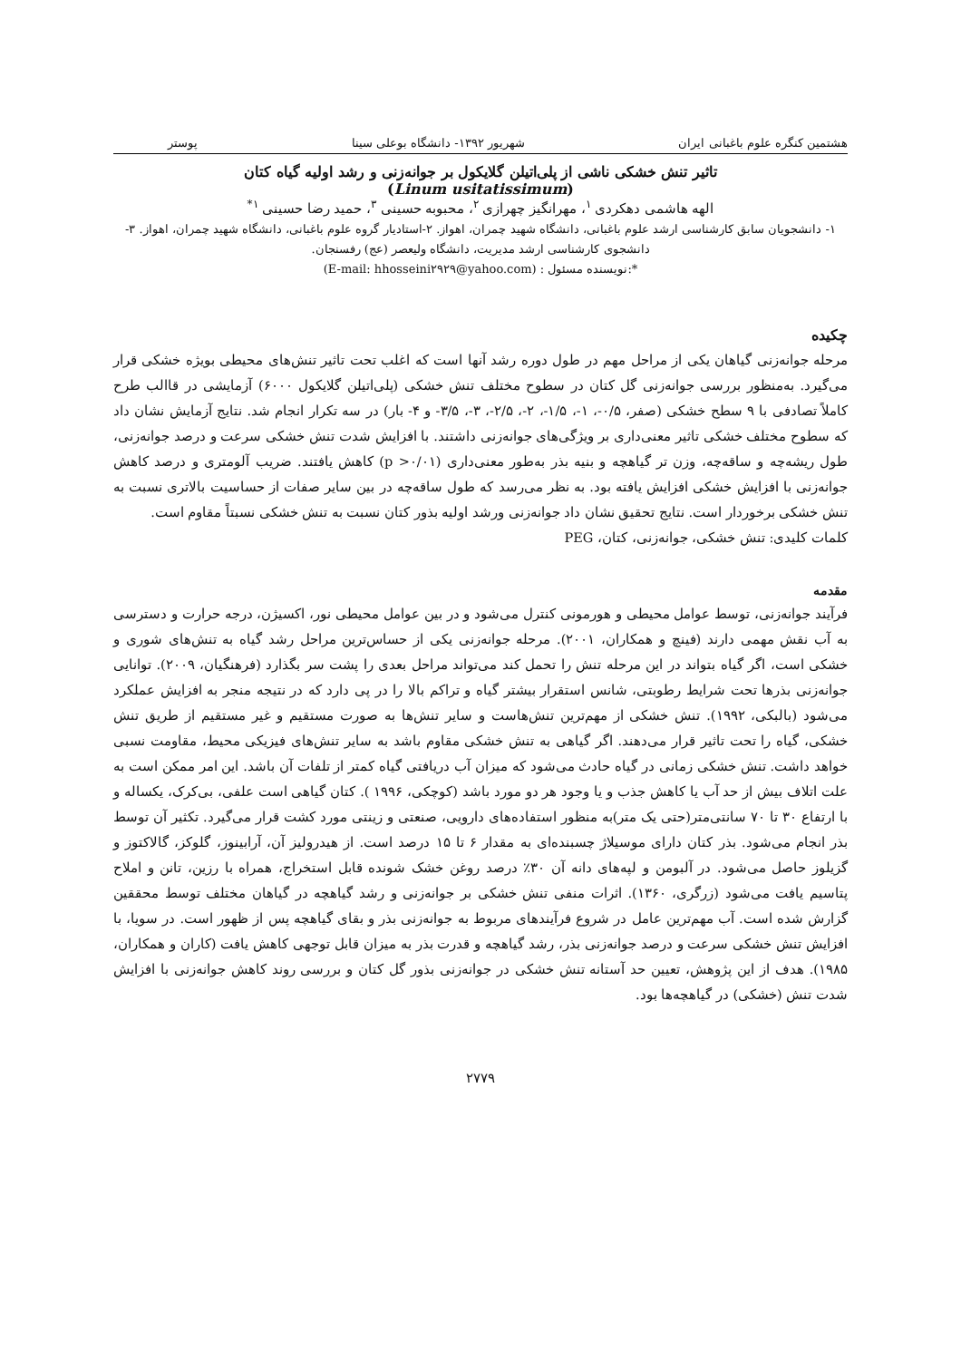هشتمین کنگره علوم باغبانی ایران شهریور ۱۳۹۲- دانشگاه بوعلی سینا پوستر
تاثیر تنش خشکی ناشی از پلی‌اتیلن گلایکول بر جوانه‌زنی و رشد اولیه گیاه کتان
(Linum usitatissimum)
الهه هاشمی دهکردی <sup>۱</sup>، مهرانگیز چهرازی <sup>۲</sup>، محبوبه حسینی <sup>۳</sup>، حمید رضا حسینی <sup>۱*</sup>
۱- دانشجویان سابق کارشناسی ارشد علوم باغبانی، دانشگاه شهید چمران، اهواز. ۲-استادیار گروه علوم باغبانی، دانشگاه شهید چمران، اهواز. ۳- دانشجوی کارشناسی ارشد مدیریت، دانشگاه ولیعصر (عج) رفسنجان.
*:نویسنده مسئول : (E-mail: hhosseini۲۹۲۹@yahoo.com)
چکیده
مرحله جوانه‌زنی گیاهان یکی از مراحل مهم در طول دوره رشد آنها است که اغلب تحت تاثیر تنش‌های محیطی بویژه خشکی قرار می‌گیرد. به‌منظور بررسی جوانه‌زنی گل کتان در سطوح مختلف تنش خشکی (پلی‌اتیلن گلایکول ۶۰۰۰) آزمایشی در قاالب طرح کاملاً تصادفی با ۹ سطح خشکی (صفر، ۰/۵-، ۱-، ۱/۵-، ۲-، ۲/۵-، ۳-، ۳/۵- و ۴- بار) در سه تکرار انجام شد. نتایج آزمایش نشان داد که سطوح مختلف خشکی تاثیر معنی‌داری بر ویژگی‌های جوانه‌زنی داشتند. با افزایش شدت تنش خشکی سرعت و درصد جوانه‌زنی، طول ریشه‌چه و ساقه‌چه، وزن تر گیاهچه و بنیه بذر به‌طور معنی‌داری (p >۰/۰۱) کاهش یافتند. ضریب آلومتری و درصد کاهش جوانه‌زنی با افزایش خشکی افزایش یافته بود. به نظر می‌رسد که طول ساقه‌چه در بین سایر صفات از حساسیت بالاتری نسبت به تنش خشکی برخوردار است. نتایج تحقیق نشان داد جوانه‌زنی ورشد اولیه بذور کتان نسبت به تنش خشکی نسبتاً مقاوم است.
کلمات کلیدی: تنش خشکی، جوانه‌زنی، کتان، PEG
مقدمه
فرآیند جوانه‌زنی، توسط عوامل محیطی و هورمونی کنترل می‌شود و در بین عوامل محیطی نور، اکسیژن، درجه حرارت و دسترسی به آب نقش مهمی دارند (فینچ و همکاران، ۲۰۰۱). مرحله جوانه‌زنی یکی از حساس‌ترین مراحل رشد گیاه به تنش‌های شوری و خشکی است، اگر گیاه بتواند در این مرحله تنش را تحمل کند می‌تواند مراحل بعدی را پشت سر بگذارد (فرهنگیان، ۲۰۰۹). توانایی جوانه‌زنی بذرها تحت شرایط رطوبتی، شانس استقرار بیشتر گیاه و تراکم بالا را در پی دارد که در نتیجه منجر به افزایش عملکرد می‌شود (بالبکی، ۱۹۹۲). تنش خشکی از مهم‌ترین تنش‌هاست و سایر تنش‌ها به صورت مستقیم و غیر مستقیم از طریق تنش خشکی، گیاه را تحت تاثیر قرار می‌دهند. اگر گیاهی به تنش خشکی مقاوم باشد به سایر تنش‌های فیزیکی محیط، مقاومت نسبی خواهد داشت. تنش خشکی زمانی در گیاه حادث می‌شود که میزان آب دریافتی گیاه کمتر از تلفات آن باشد. این امر ممکن است به علت اتلاف بیش از حد آب یا کاهش جذب و یا وجود هر دو مورد باشد (کوچکی، ۱۹۹۶ ). کتان گیاهی است علفی، بی‌کرک، یکساله و با ارتفاع ۳۰ تا ۷۰ سانتی‌متر(حتی یک متر)به منظور استفاده‌های دارویی، صنعتی و زینتی مورد کشت قرار می‌گیرد. تکثیر آن توسط بذر انجام می‌شود. بذر کتان دارای موسیلاژ چسبنده‌ای به مقدار ۶ تا ۱۵ درصد است. از هیدرولیز آن، آرابینوز، گلوکز، گالاکتوز و گزیلوز حاصل می‌شود. در آلبومن و لپه‌های دانه آن ۳۰٪ درصد روغن خشک شونده قابل استخراج، همراه با رزین، تانن و املاح پتاسیم یافت می‌شود (زرگری، ۱۳۶۰). اثرات منفی تنش خشکی بر جوانه‌زنی و رشد گیاهچه در گیاهان مختلف توسط محققین گزارش شده است. آب مهم‌ترین عامل در شروع فرآیندهای مربوط به جوانه‌زنی بذر و بقای گیاهچه پس از ظهور است. در سویا، با افزایش تنش خشکی سرعت و درصد جوانه‌زنی بذر، رشد گیاهچه و قدرت بذر به میزان قابل توجهی کاهش یافت (کاران و همکاران، ۱۹۸۵). هدف از این پژوهش، تعیین حد آستانه تنش خشکی در جوانه‌زنی بذور گل کتان و بررسی روند کاهش جوانه‌زنی با افزایش شدت تنش (خشکی) در گیاهچه‌ها بود.
۲۷۷۹